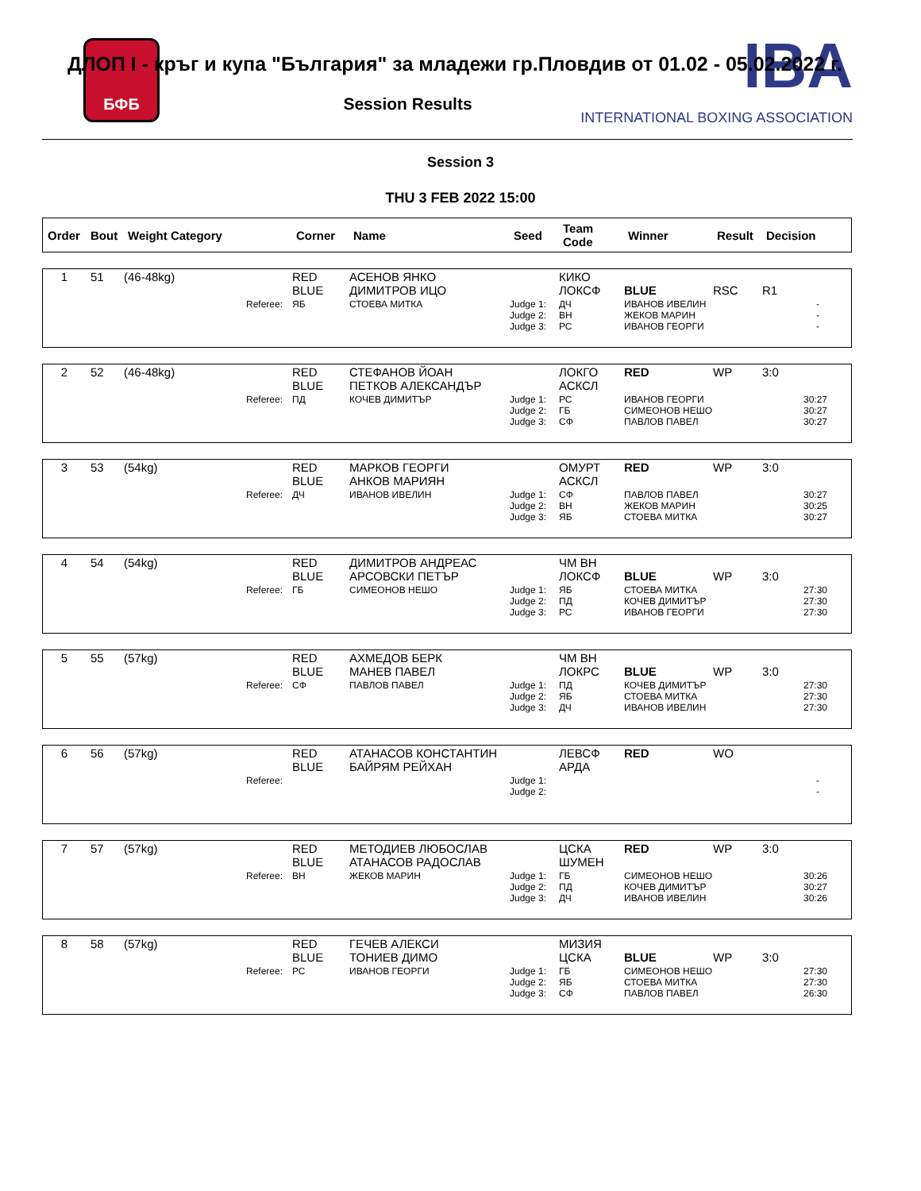БФБ IBA
INTERNATIONAL BOXING ASSOCIATION
ДЛОП I - кръг и купа "България" за младежи гр.Пловдив от 01.02 - 05.02.2022 г.
Session Results
Session 3
THU 3 FEB 2022 15:00
| Order | Bout | Weight Category | Corner | Name | Seed | Team Code | Winner | Result | Decision |
| --- | --- | --- | --- | --- | --- | --- | --- | --- | --- |
| 1 | 51 | (46-48kg) | RED BLUE | АСЕНОВ ЯНКО ДИМИТРОВ ИЦО | | КИКО ЛОКСФ | BLUE | RSC | R1 |
| | | Referee: | ЯБ | СТОЕВА МИТКА | Judge 1: Judge 2: Judge 3: | ДЧ ВН РС | ИВАНОВ ИВЕЛИН ЖЕКОВ МАРИН ИВАНОВ ГЕОРГИ | | - - - |
| 2 | 52 | (46-48kg) | RED BLUE | СТЕФАНОВ ЙОАН ПЕТКОВ АЛЕКСАНДЪР | | ЛОКГО АСКСЛ | RED | WP | 3:0 |
| | | Referee: | ПД | КОЧЕВ ДИМИТЪР | Judge 1: Judge 2: Judge 3: | РС ГБ СФ | ИВАНОВ ГЕОРГИ СИМЕОНОВ НЕШО ПАВЛОВ ПАВЕЛ | | 30:27 30:27 30:27 |
| 3 | 53 | (54kg) | RED BLUE | МАРКОВ ГЕОРГИ АНКОВ МАРИЯН | | ОМУРТ АСКСЛ | RED | WP | 3:0 |
| | | Referee: | ДЧ | ИВАНОВ ИВЕЛИН | Judge 1: Judge 2: Judge 3: | СФ ВН ЯБ | ПАВЛОВ ПАВЕЛ ЖЕКОВ МАРИН СТОЕВА МИТКА | | 30:27 30:25 30:27 |
| 4 | 54 | (54kg) | RED BLUE | ДИМИТРОВ АНДРЕАС АРСОВСКИ ПЕТЪР | | ЧМ ВН ЛОКСФ | BLUE | WP | 3:0 |
| | | Referee: | ГБ | СИМЕОНОВ НЕШО | Judge 1: Judge 2: Judge 3: | ЯБ ПД РС | СТОЕВА МИТКА КОЧЕВ ДИМИТЪР ИВАНОВ ГЕОРГИ | | 27:30 27:30 27:30 |
| 5 | 55 | (57kg) | RED BLUE | АХМЕДОВ БЕРК МАНЕВ ПАВЕЛ | | ЧМ ВН ЛОКРС | BLUE | WP | 3:0 |
| | | Referee: | СФ | ПАВЛОВ ПАВЕЛ | Judge 1: Judge 2: Judge 3: | ПД ЯБ ДЧ | КОЧЕВ ДИМИТЪР СТОЕВА МИТКА ИВАНОВ ИВЕЛИН | | 27:30 27:30 27:30 |
| 6 | 56 | (57kg) | RED BLUE | АТАНАСОВ КОНСТАНТИН БАЙРЯМ РЕЙХАН | | ЛЕВСФ АРДА | RED | WO | |
| | | Referee: | | | Judge 1: Judge 2: | | | | - - |
| 7 | 57 | (57kg) | RED BLUE | МЕТОДИЕВ ЛЮБОСЛАВ АТАНАСОВ РАДОСЛАВ | | ЦСКА ШУМЕН | RED | WP | 3:0 |
| | | Referee: | ВН | ЖЕКОВ МАРИН | Judge 1: Judge 2: Judge 3: | ГБ ПД ДЧ | СИМЕОНОВ НЕШО КОЧЕВ ДИМИТЪР ИВАНОВ ИВЕЛИН | | 30:26 30:27 30:26 |
| 8 | 58 | (57kg) | RED BLUE | ГЕЧЕВ АЛЕКСИ ТОНИЕВ ДИМО | | МИЗИЯ ЦСКА | BLUE | WP | 3:0 |
| | | Referee: | РС | ИВАНОВ ГЕОРГИ | Judge 1: Judge 2: Judge 3: | ГБ ЯБ СФ | СИМЕОНОВ НЕШО СТОЕВА МИТКА ПАВЛОВ ПАВЕЛ | | 27:30 27:30 26:30 |